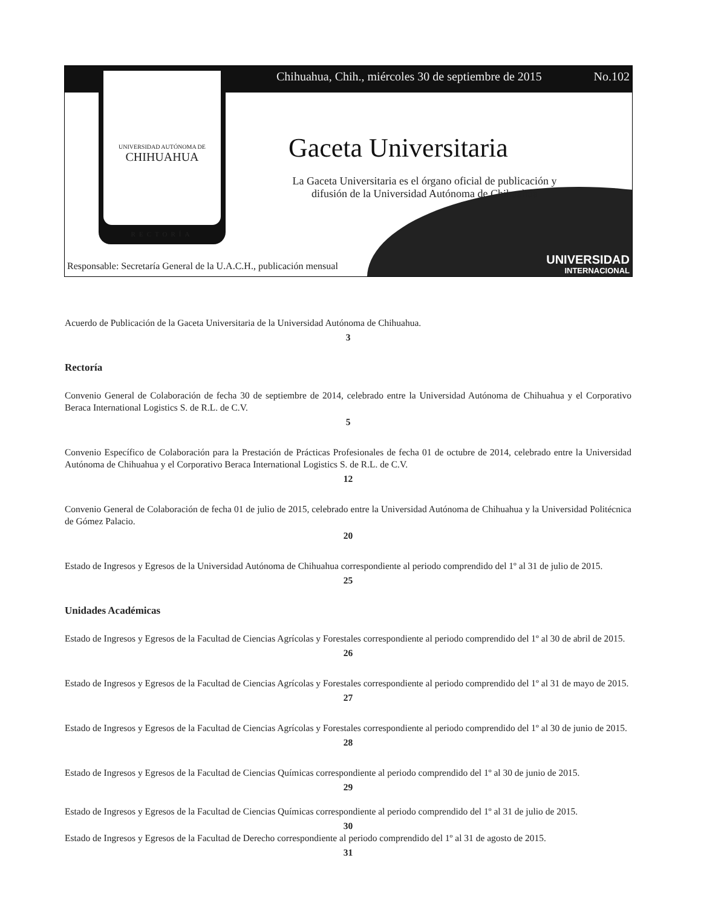Chihuahua, Chih., miércoles 30 de septiembre de 2015 No.102
UNIVERSIDAD AUTÓNOMA DE
CHIHUAHUA
RECTORÍA
Gaceta Universitaria
La Gaceta Universitaria es el órgano oficial de publicación y difusión de la Universidad Autónoma de Chihuahua
Responsable: Secretaría General de la U.A.C.H., publicación mensual
UNIVERSIDAD
INTERNACIONAL
Acuerdo de Publicación de la Gaceta Universitaria de la Universidad Autónoma de Chihuahua.
3
Rectoría
Convenio General de Colaboración de fecha 30 de septiembre de 2014, celebrado entre la Universidad Autónoma de Chihuahua y el Corporativo Beraca International Logistics S. de R.L. de C.V.
5
Convenio Específico de Colaboración para la Prestación de Prácticas Profesionales de fecha 01 de octubre de 2014, celebrado entre la Universidad Autónoma de Chihuahua y el Corporativo Beraca International Logistics S. de R.L. de C.V.
12
Convenio General de Colaboración de fecha 01 de julio de 2015, celebrado entre la Universidad Autónoma de Chihuahua y la Universidad Politécnica de Gómez Palacio.
20
Estado de Ingresos y Egresos de la Universidad Autónoma de Chihuahua correspondiente al periodo comprendido del 1º al 31 de julio de 2015.
25
Unidades Académicas
Estado de Ingresos y Egresos de la Facultad de Ciencias Agrícolas y Forestales correspondiente al periodo comprendido del 1º al 30 de abril de 2015.
26
Estado de Ingresos y Egresos de la Facultad de Ciencias Agrícolas y Forestales correspondiente al periodo comprendido del 1º al 31 de mayo de 2015.
27
Estado de Ingresos y Egresos de la Facultad de Ciencias Agrícolas y Forestales correspondiente al periodo comprendido del 1º al 30 de junio de 2015.
28
Estado de Ingresos y Egresos de la Facultad de Ciencias Químicas correspondiente al periodo comprendido del 1º al 30 de junio de 2015.
29
Estado de Ingresos y Egresos de la Facultad de Ciencias Químicas correspondiente al periodo comprendido del 1º al 31 de julio de 2015.
30
Estado de Ingresos y Egresos de la Facultad de Derecho correspondiente al periodo comprendido del 1º al 31 de agosto de 2015.
31